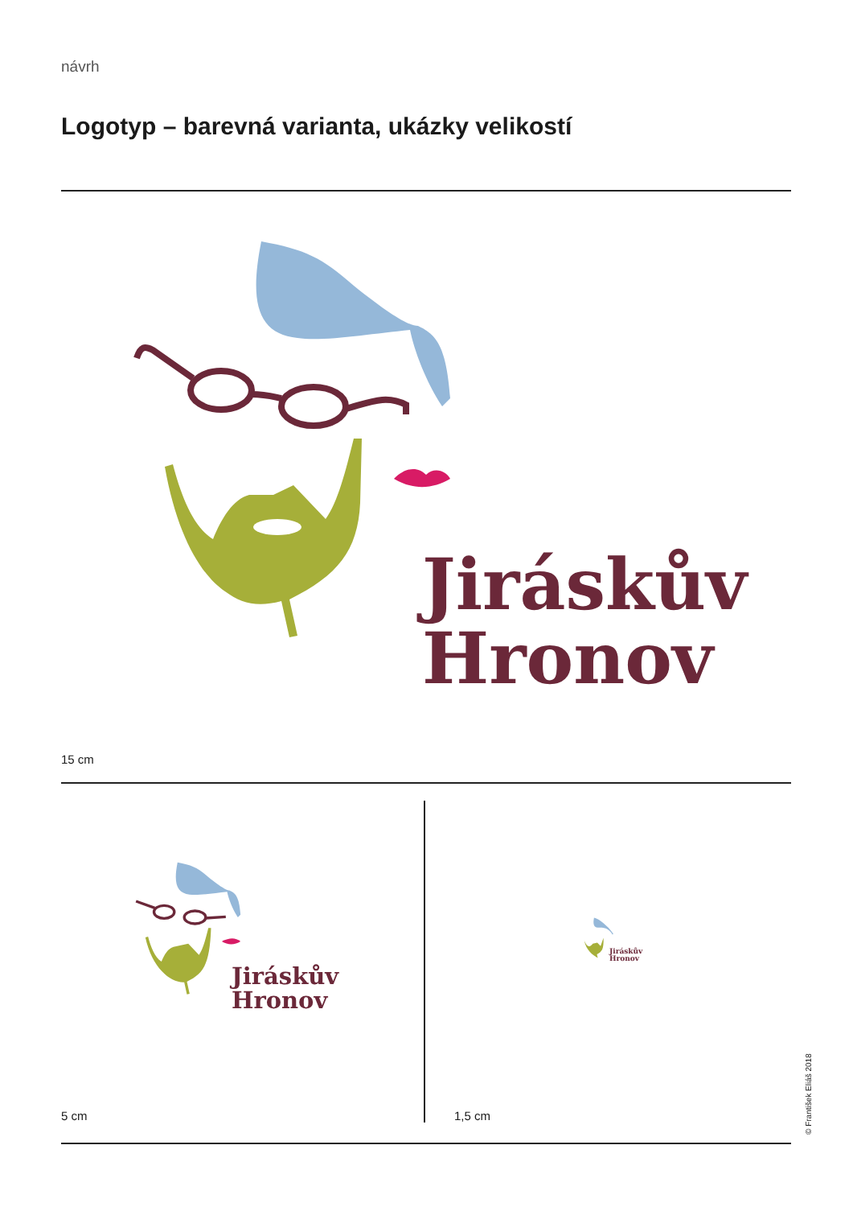návrh
Logotyp – barevná varianta, ukázky velikostí
Jiráskův
Hronov
15 cm
Jiráskův
Hronov
Jiráskův
Hronov
5 cm 1,5 cm
© František Eliáš 2018